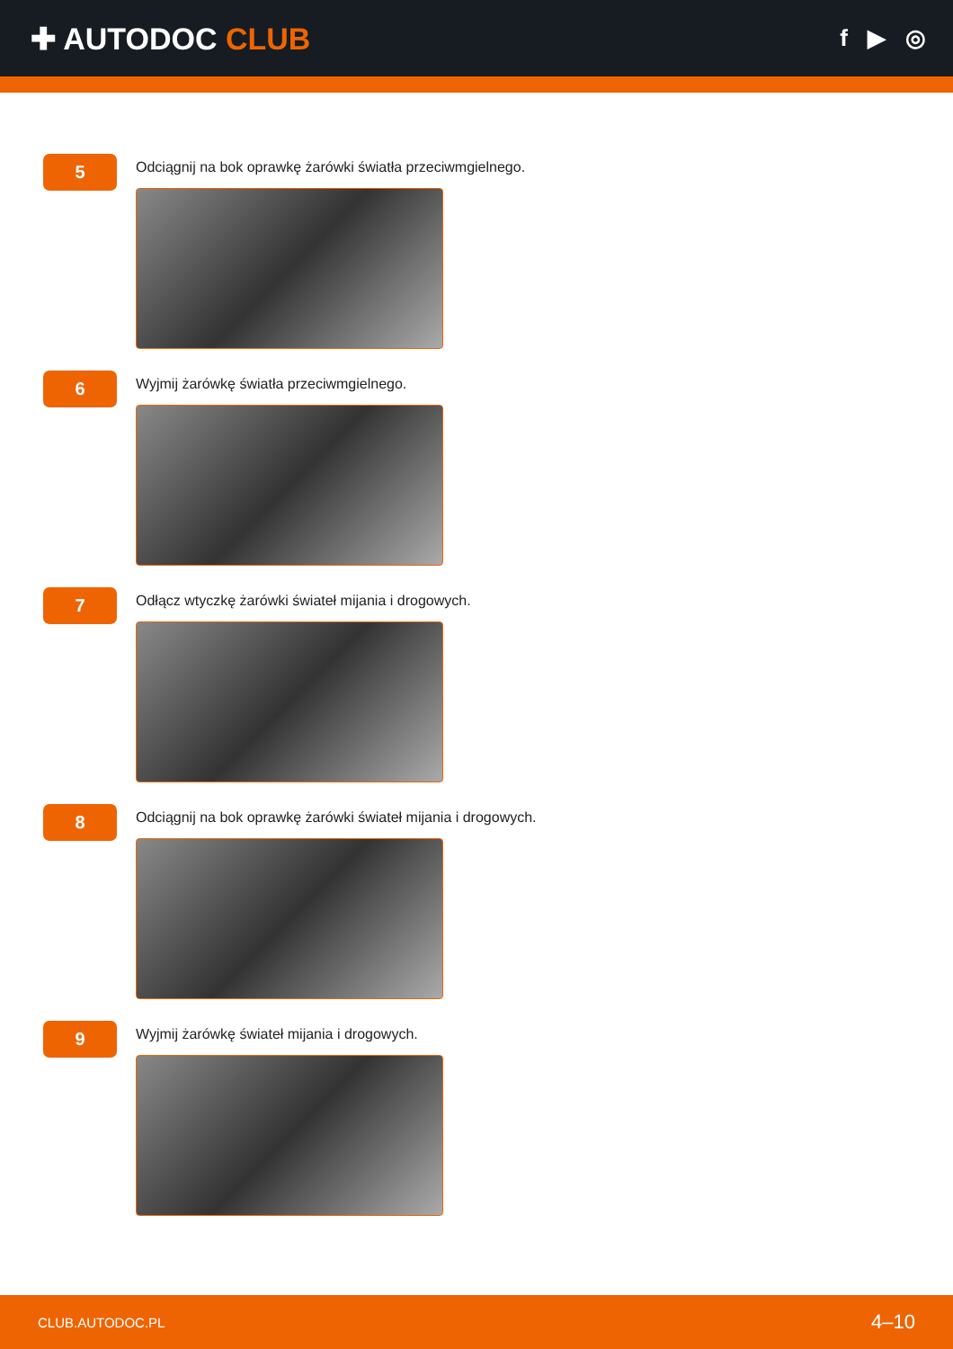✚ AUTODOC CLUB
f ▶ ◎
5
Odciągnij na bok oprawkę żarówki światła przeciwmgielnego.
6
Wyjmij żarówkę światła przeciwmgielnego.
7
Odłącz wtyczkę żarówki świateł mijania i drogowych.
8
Odciągnij na bok oprawkę żarówki świateł mijania i drogowych.
9
Wyjmij żarówkę świateł mijania i drogowych.
CLUB.AUTODOC.PL 4–10